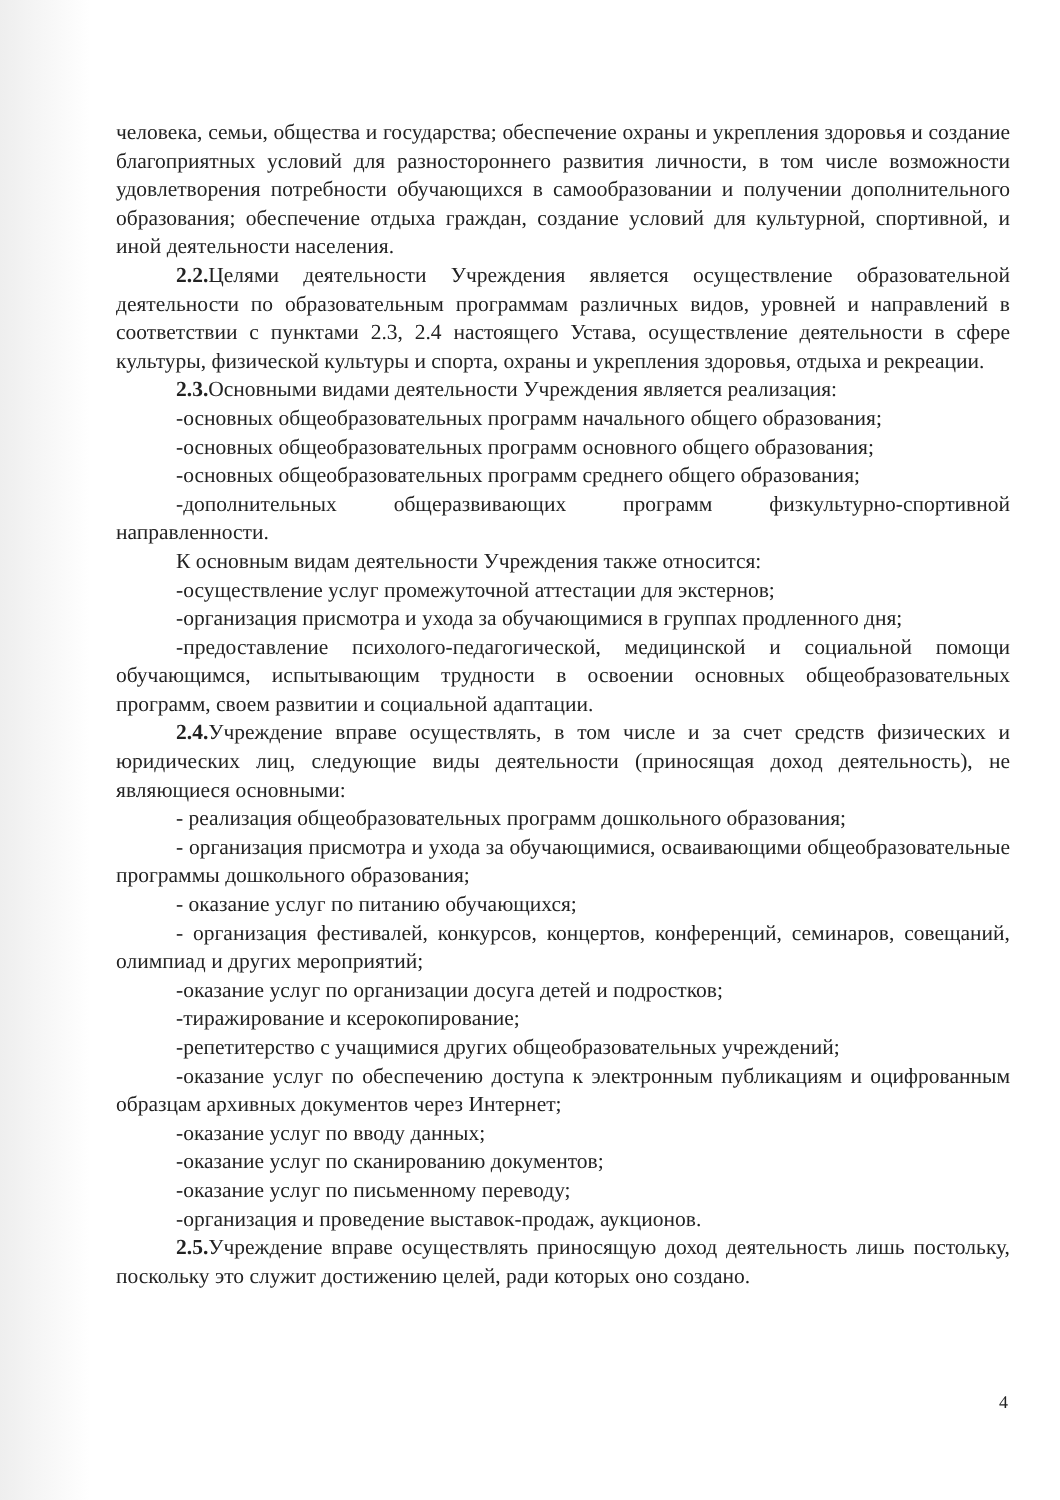человека, семьи, общества и государства; обеспечение охраны и укрепления здоровья и создание благоприятных условий для разностороннего развития личности, в том числе возможности удовлетворения потребности обучающихся в самообразовании и получении дополнительного образования; обеспечение отдыха граждан, создание условий для культурной, спортивной, и иной деятельности населения.
2.2. Целями деятельности Учреждения является осуществление образовательной деятельности по образовательным программам различных видов, уровней и направлений в соответствии с пунктами 2.3, 2.4 настоящего Устава, осуществление деятельности в сфере культуры, физической культуры и спорта, охраны и укрепления здоровья, отдыха и рекреации.
2.3. Основными видами деятельности Учреждения является реализация:
-основных общеобразовательных программ начального общего образования;
-основных общеобразовательных программ основного общего образования;
-основных общеобразовательных программ среднего общего образования;
-дополнительных общеразвивающих программ физкультурно-спортивной направленности.
К основным видам деятельности Учреждения также относится:
-осуществление услуг промежуточной аттестации для экстернов;
-организация присмотра и ухода за обучающимися в группах продленного дня;
-предоставление психолого-педагогической, медицинской и социальной помощи обучающимся, испытывающим трудности в освоении основных общеобразовательных программ, своем развитии и социальной адаптации.
2.4. Учреждение вправе осуществлять, в том числе и за счет средств физических и юридических лиц, следующие виды деятельности (приносящая доход деятельность), не являющиеся основными:
- реализация общеобразовательных программ дошкольного образования;
- организация присмотра и ухода за обучающимися, осваивающими общеобразовательные программы дошкольного образования;
- оказание услуг по питанию обучающихся;
- организация фестивалей, конкурсов, концертов, конференций, семинаров, совещаний, олимпиад и других мероприятий;
-оказание услуг по организации досуга детей и подростков;
-тиражирование и ксерокопирование;
-репетитерство с учащимися других общеобразовательных учреждений;
-оказание услуг по обеспечению доступа к электронным публикациям и оцифрованным образцам архивных документов через Интернет;
-оказание услуг по вводу данных;
-оказание услуг по сканированию документов;
-оказание услуг по письменному переводу;
-организация и проведение выставок-продаж, аукционов.
2.5. Учреждение вправе осуществлять приносящую доход деятельность лишь постольку, поскольку это служит достижению целей, ради которых оно создано.
4